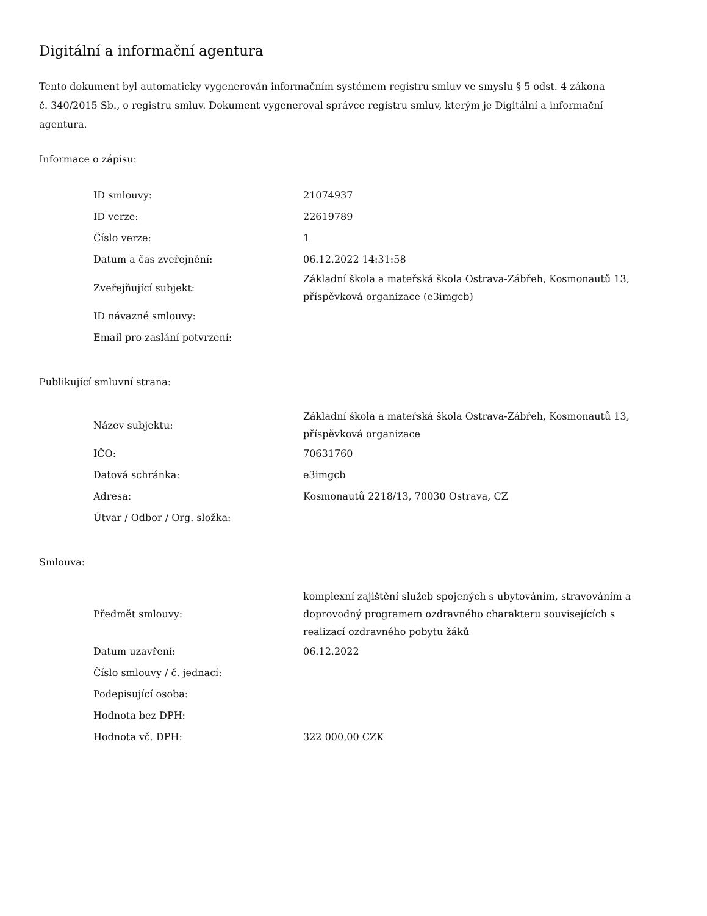Digitální a informační agentura
Tento dokument byl automaticky vygenerován informačním systémem registru smluv ve smyslu § 5 odst. 4 zákona
č. 340/2015 Sb., o registru smluv. Dokument vygeneroval správce registru smluv, kterým je Digitální a informační agentura.
Informace o zápisu:
| ID smlouvy: | 21074937 |
| ID verze: | 22619789 |
| Číslo verze: | 1 |
| Datum a čas zveřejnění: | 06.12.2022 14:31:58 |
| Zveřejňující subjekt: | Základní škola a mateřská škola Ostrava-Zábřeh, Kosmonautů 13, příspěvková organizace (e3imgcb) |
| ID návazné smlouvy: | |
| Email pro zaslání potvrzení: | |
Publikující smluvní strana:
| Název subjektu: | Základní škola a mateřská škola Ostrava-Zábřeh, Kosmonautů 13, příspěvková organizace |
| IČO: | 70631760 |
| Datová schránka: | e3imgcb |
| Adresa: | Kosmonautů 2218/13, 70030 Ostrava, CZ |
| Útvar / Odbor / Org. složka: | |
Smlouva:
| Předmět smlouvy: | komplexní zajištění služeb spojených s ubytováním, stravováním a doprovodný programem ozdravného charakteru souvisejících s realizací ozdravného pobytu žáků |
| Datum uzavření: | 06.12.2022 |
| Číslo smlouvy / č. jednací: | |
| Podepisující osoba: | |
| Hodnota bez DPH: | |
| Hodnota vč. DPH: | 322 000,00 CZK |